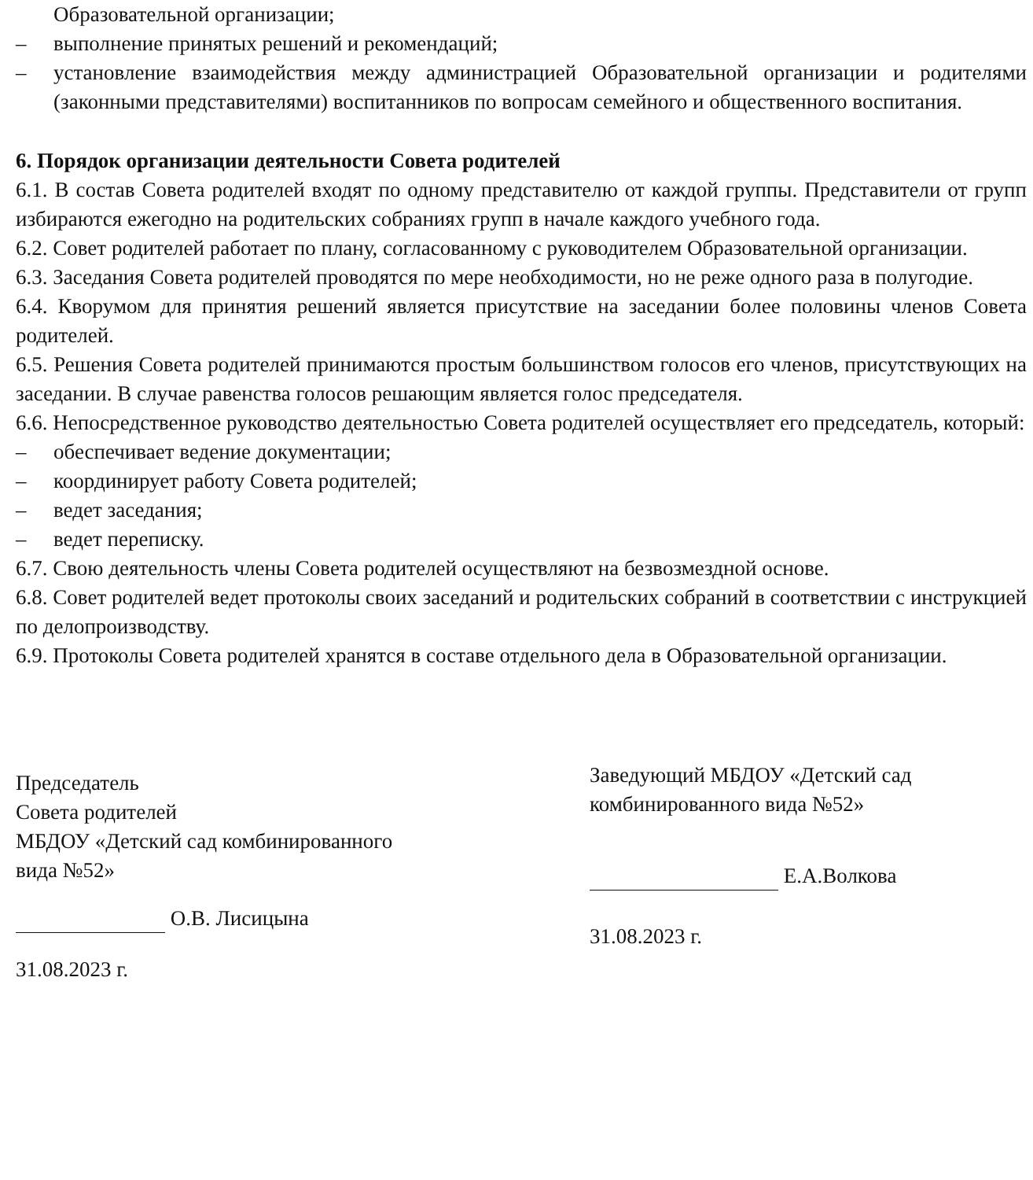Образовательной организации;
– выполнение принятых решений и рекомендаций;
– установление взаимодействия между администрацией Образовательной организации и родителями (законными представителями) воспитанников по вопросам семейного и общественного воспитания.
6. Порядок организации деятельности Совета родителей
6.1. В состав Совета родителей входят по одному представителю от каждой группы. Представители от групп избираются ежегодно на родительских собраниях групп в начале каждого учебного года.
6.2. Совет родителей работает по плану, согласованному с руководителем Образовательной организации.
6.3. Заседания Совета родителей проводятся по мере необходимости, но не реже одного раза в полугодие.
6.4. Кворумом для принятия решений является присутствие на заседании более половины членов Совета родителей.
6.5. Решения Совета родителей принимаются простым большинством голосов его членов, присутствующих на заседании. В случае равенства голосов решающим является голос председателя.
6.6. Непосредственное руководство деятельностью Совета родителей осуществляет его председатель, который:
– обеспечивает ведение документации;
– координирует работу Совета родителей;
– ведет заседания;
– ведет переписку.
6.7. Свою деятельность члены Совета родителей осуществляют на безвозмездной основе.
6.8. Совет родителей ведет протоколы своих заседаний и родительских собраний в соответствии с инструкцией по делопроизводству.
6.9. Протоколы Совета родителей хранятся в составе отдельного дела в Образовательной организации.
Председатель
Совета родителей
МБДОУ «Детский сад комбинированного
вида №52»
О.В. Лисицына
31.08.2023 г.
Заведующий МБДОУ «Детский сад
комбинированного вида №52»
Е.А.Волкова
31.08.2023 г.